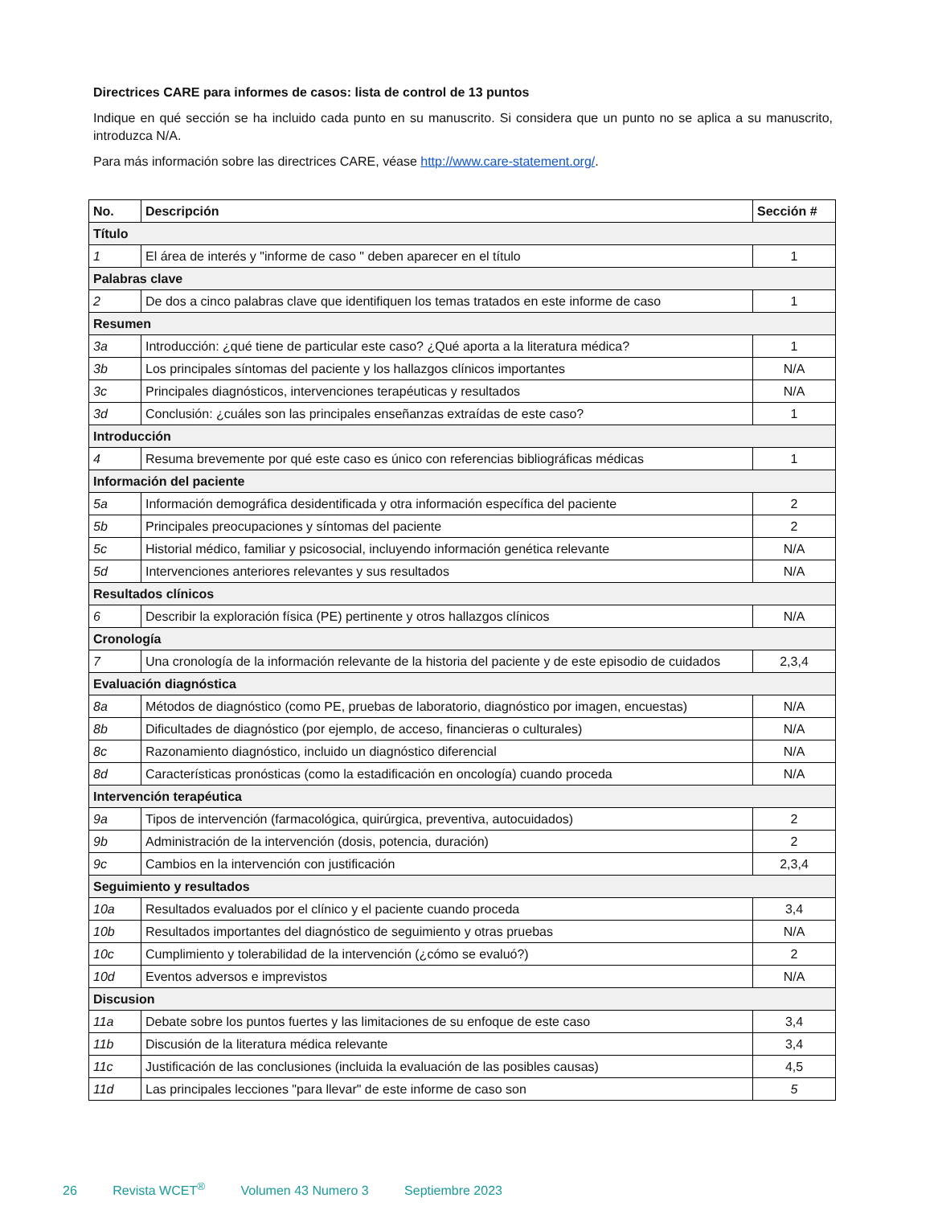Directrices CARE para informes de casos: lista de control de 13 puntos
Indique en qué sección se ha incluido cada punto en su manuscrito. Si considera que un punto no se aplica a su manuscrito, introduzca N/A.
Para más información sobre las directrices CARE, véase http://www.care-statement.org/.
| No. | Descripción | Sección # |
| --- | --- | --- |
| Título | | |
| 1 | El área de interés y "informe de caso " deben aparecer en el título | 1 |
| Palabras clave | | |
| 2 | De dos a cinco palabras clave que identifiquen los temas tratados en este informe de caso | 1 |
| Resumen | | |
| 3a | Introducción: ¿qué tiene de particular este caso? ¿Qué aporta a la literatura médica? | 1 |
| 3b | Los principales síntomas del paciente y los hallazgos clínicos importantes | N/A |
| 3c | Principales diagnósticos, intervenciones terapéuticas y resultados | N/A |
| 3d | Conclusión: ¿cuáles son las principales enseñanzas extraídas de este caso? | 1 |
| Introducción | | |
| 4 | Resuma brevemente por qué este caso es único con referencias bibliográficas médicas | 1 |
| Información del paciente | | |
| 5a | Información demográfica desidentificada y otra información específica del paciente | 2 |
| 5b | Principales preocupaciones y síntomas del paciente | 2 |
| 5c | Historial médico, familiar y psicosocial, incluyendo información genética relevante | N/A |
| 5d | Intervenciones anteriores relevantes y sus resultados | N/A |
| Resultados clínicos | | |
| 6 | Describir la exploración física (PE) pertinente y otros hallazgos clínicos | N/A |
| Cronología | | |
| 7 | Una cronología de la información relevante de la historia del paciente y de este episodio de cuidados | 2,3,4 |
| Evaluación diagnóstica | | |
| 8a | Métodos de diagnóstico (como PE, pruebas de laboratorio, diagnóstico por imagen, encuestas) | N/A |
| 8b | Dificultades de diagnóstico (por ejemplo, de acceso, financieras o culturales) | N/A |
| 8c | Razonamiento diagnóstico, incluido un diagnóstico diferencial | N/A |
| 8d | Características pronósticas (como la estadificación en oncología) cuando proceda | N/A |
| Intervención terapéutica | | |
| 9a | Tipos de intervención (farmacológica, quirúrgica, preventiva, autocuidados) | 2 |
| 9b | Administración de la intervención (dosis, potencia, duración) | 2 |
| 9c | Cambios en la intervención con justificación | 2,3,4 |
| Seguimiento y resultados | | |
| 10a | Resultados evaluados por el clínico y el paciente cuando proceda | 3,4 |
| 10b | Resultados importantes del diagnóstico de seguimiento y otras pruebas | N/A |
| 10c | Cumplimiento y tolerabilidad de la intervención (¿cómo se evaluó?) | 2 |
| 10d | Eventos adversos e imprevistos | N/A |
| Discusion | | |
| 11a | Debate sobre los puntos fuertes y las limitaciones de su enfoque de este caso | 3,4 |
| 11b | Discusión de la literatura médica relevante | 3,4 |
| 11c | Justificación de las conclusiones (incluida la evaluación de las posibles causas) | 4,5 |
| 11d | Las principales lecciones "para llevar" de este informe de caso son | 5 |
26 Revista WCET<sup>®</sup> Volumen 43 Numero 3 Septiembre 2023